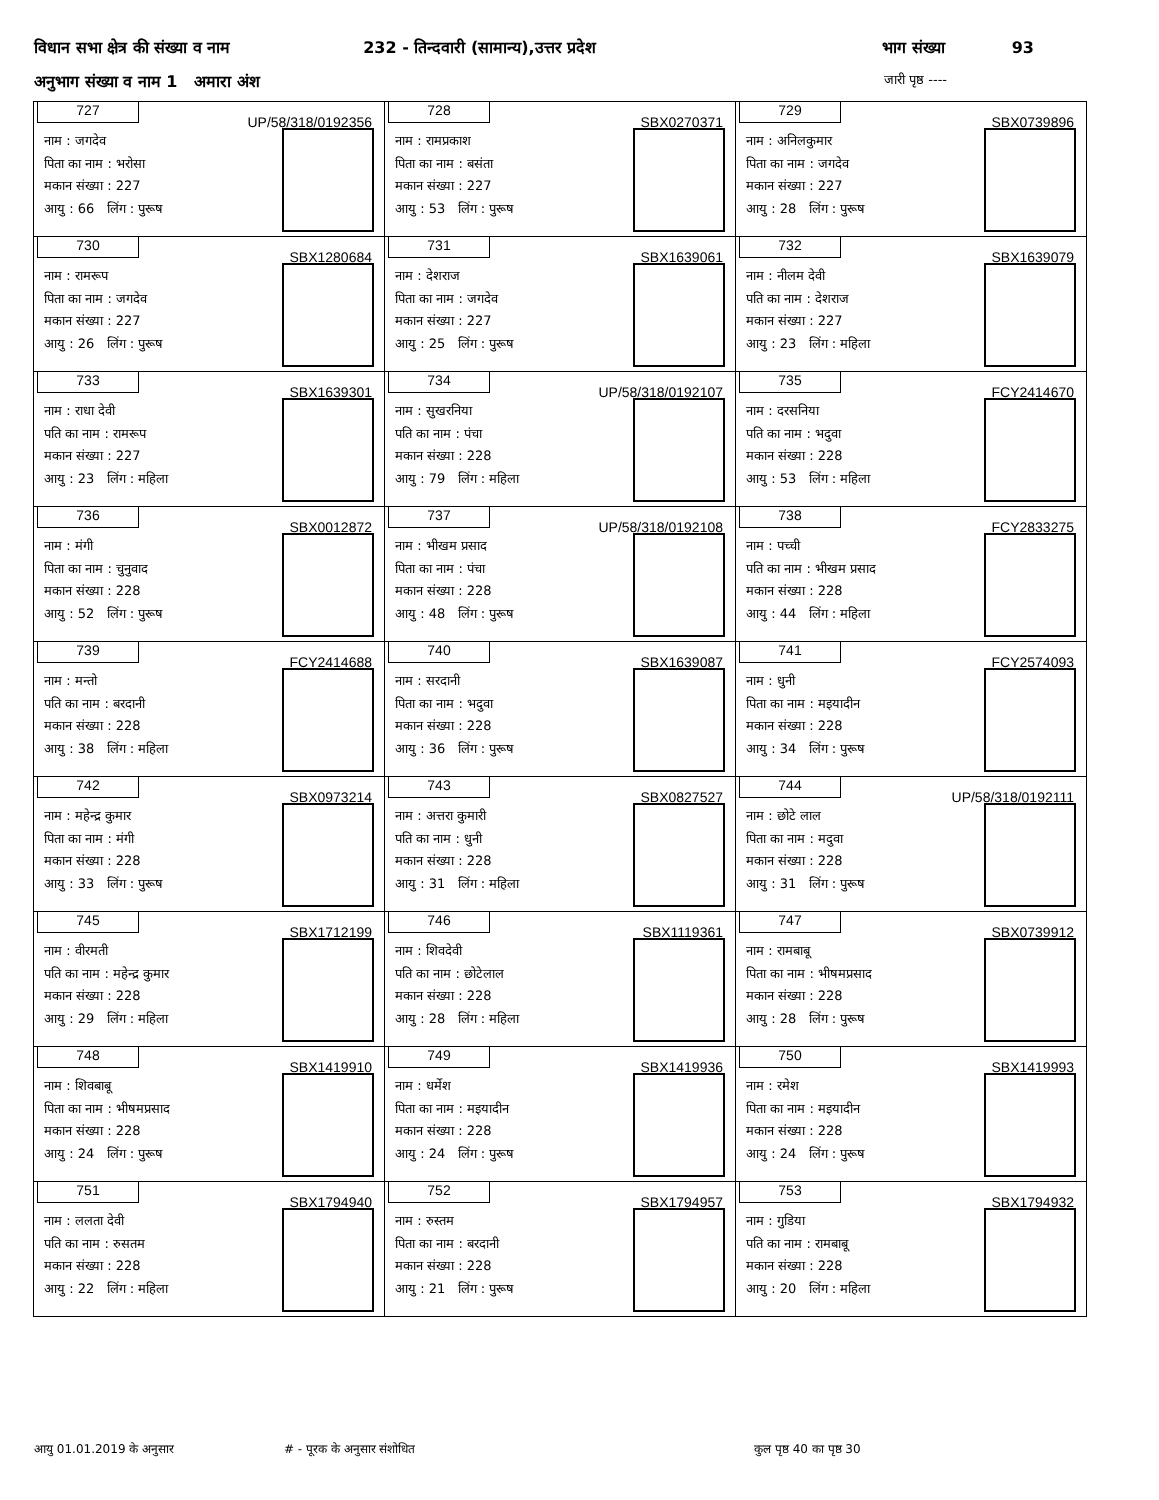विधान सभा क्षेत्र की संख्या व नाम 232 - तिन्दवारी (सामान्य),उत्तर प्रदेश भाग संख्या 93
अनुभाग संख्या व नाम 1 अमारा अंश जारी पृष्ठ ----
| 727 UP/58/318/0192356 नाम : जगदेव पिता का नाम : भरोसा मकान संख्या : 227 आयु : 66 लिंग : पुरूष | 728 SBX0270371 नाम : रामप्रकाश पिता का नाम : बसंता मकान संख्या : 227 आयु : 53 लिंग : पुरूष | 729 SBX0739896 नाम : अनिलकुमार पिता का नाम : जगदेव मकान संख्या : 227 आयु : 28 लिंग : पुरूष |
| 730 SBX1280684 नाम : रामरूप पिता का नाम : जगदेव मकान संख्या : 227 आयु : 26 लिंग : पुरूष | 731 SBX1639061 नाम : देशराज पिता का नाम : जगदेव मकान संख्या : 227 आयु : 25 लिंग : पुरूष | 732 SBX1639079 नाम : नीलम देवी पति का नाम : देशराज मकान संख्या : 227 आयु : 23 लिंग : महिला |
| 733 SBX1639301 नाम : राधा देवी पति का नाम : रामरूप मकान संख्या : 227 आयु : 23 लिंग : महिला | 734 UP/58/318/0192107 नाम : सुखरनिया पति का नाम : पंचा मकान संख्या : 228 आयु : 79 लिंग : महिला | 735 FCY2414670 नाम : दरसनिया पति का नाम : भदुवा मकान संख्या : 228 आयु : 53 लिंग : महिला |
| 736 SBX0012872 नाम : मंगी पिता का नाम : चुनुवाद मकान संख्या : 228 आयु : 52 लिंग : पुरूष | 737 UP/58/318/0192108 नाम : भीखम प्रसाद पिता का नाम : पंचा मकान संख्या : 228 आयु : 48 लिंग : पुरूष | 738 FCY2833275 नाम : पच्ची पति का नाम : भीखम प्रसाद मकान संख्या : 228 आयु : 44 लिंग : महिला |
| 739 FCY2414688 नाम : मन्तो पति का नाम : बरदानी मकान संख्या : 228 आयु : 38 लिंग : महिला | 740 SBX1639087 नाम : सरदानी पिता का नाम : भदुवा मकान संख्या : 228 आयु : 36 लिंग : पुरूष | 741 FCY2574093 नाम : धुनी पिता का नाम : मइयादीन मकान संख्या : 228 आयु : 34 लिंग : पुरूष |
| 742 SBX0973214 नाम : महेन्द्र कुमार पिता का नाम : मंगी मकान संख्या : 228 आयु : 33 लिंग : पुरूष | 743 SBX0827527 नाम : अत्तरा कुमारी पति का नाम : धुनी मकान संख्या : 228 आयु : 31 लिंग : महिला | 744 UP/58/318/0192111 नाम : छोटे लाल पिता का नाम : मदुवा मकान संख्या : 228 आयु : 31 लिंग : पुरूष |
| 745 SBX1712199 नाम : वीरमती पति का नाम : महेन्द्र कुमार मकान संख्या : 228 आयु : 29 लिंग : महिला | 746 SBX1119361 नाम : शिवदेवी पति का नाम : छोटेलाल मकान संख्या : 228 आयु : 28 लिंग : महिला | 747 SBX0739912 नाम : रामबाबू पिता का नाम : भीषमप्रसाद मकान संख्या : 228 आयु : 28 लिंग : पुरूष |
| 748 SBX1419910 नाम : शिवबाबू पिता का नाम : भीषमप्रसाद मकान संख्या : 228 आयु : 24 लिंग : पुरूष | 749 SBX1419936 नाम : धर्मेश पिता का नाम : मइयादीन मकान संख्या : 228 आयु : 24 लिंग : पुरूष | 750 SBX1419993 नाम : रमेश पिता का नाम : मइयादीन मकान संख्या : 228 आयु : 24 लिंग : पुरूष |
| 751 SBX1794940 नाम : ललता देवी पति का नाम : रुसतम मकान संख्या : 228 आयु : 22 लिंग : महिला | 752 SBX1794957 नाम : रुस्तम पिता का नाम : बरदानी मकान संख्या : 228 आयु : 21 लिंग : पुरूष | 753 SBX1794932 नाम : गुडिया पति का नाम : रामबाबू मकान संख्या : 228 आयु : 20 लिंग : महिला |
आयु 01.01.2019 के अनुसार # - पूरक के अनुसार संशोधित कुल पृष्ठ 40 का पृष्ठ 30